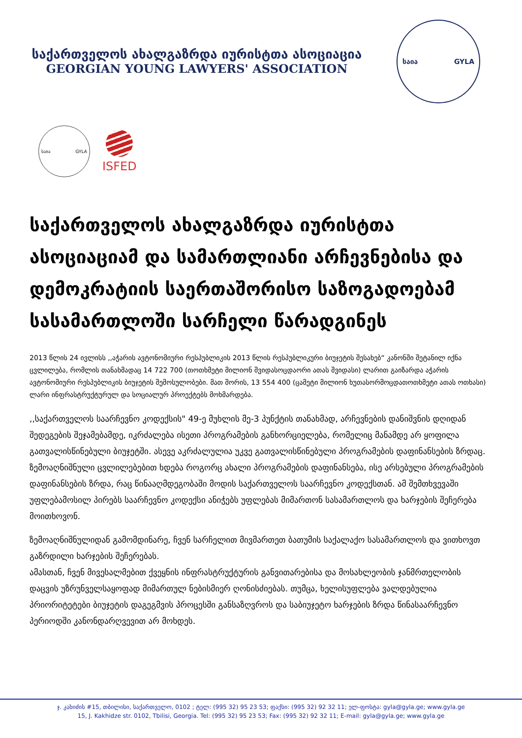საქართველოს ახალგაზრდა იურისტთა ასოციაცია
GEORGIAN YOUNG LAWYERS' ASSOCIATION
საია GYLA
საია GYLA
ISFED
საქართველოს ახალგაზრდა იურისტთა ასოციაციამ და სამართლიანი არჩევნებისა და დემოკრატიის საერთაშორისო საზოგადოებამ სასამართლოში სარჩელი წარადგინეს
2013 წლის 24 ივლისს ,,აჭარის ავტონომიური რესპუბლიკის 2013 წლის რესპუბლიკური ბიუჯეტის შესახებ“ კანონში შეტანილ იქნა ცვლილება, რომლის თანახმადაც 14 722 700 (თოთხმეტი მილიონ შვიდასოცდაორი ათას შვიდასი) ლარით გაიზარდა აჭარის ავტონომიური რესპუბლიკის ბიუჯეტის შემოსულობები. მათ შორის, 13 554 400 (ცამეტი მილიონ ხუთასორმოცდათოთხმეტი ათას ოთხასი) ლარი ინფრასტრუქტურულ და სოციალურ პროექტებს მოხმარდება.
,,საქართველოს საარჩევნო კოდექსის" 49-ე მუხლის მე-3 პუნქტის თანახმად, არჩევნების დანიშვნის დღიდან შედეგების შეჯამებამდე, იკრძალება ისეთი პროგრამების განხორციელება, რომელიც მანამდე არ ყოფილა გათვალისწინებული ბიუჯეტში. ასევე აკრძალულია უკვე გათვალისწინებული პროგრამების დაფინანსების ზრდაც. ზემოაღნიშნული ცვლილებებით ხდება როგორც ახალი პროგრამების დაფინანსება, ისე არსებული პროგრამების დაფინანსების ზრდა, რაც წინააღმდეგობაში მოდის საქართველოს საარჩევნო კოდექსთან. ამ შემთხვევაში უფლებამოსილ პირებს საარჩევნო კოდექსი ანიჭებს უფლებას მიმართონ სასამართლოს და ხარჯების შეჩერება მოითხოვონ.
ზემოაღნიშნულიდან გამომდინარე, ჩვენ სარჩელით მივმართეთ ბათუმის საქალაქო სასამართლოს და ვითხოვთ გაზრდილი ხარჯების შეჩერებას.
ამასთან, ჩვენ მივესალმებით ქვეყნის ინფრასტრუქტურის განვითარებისა და მოსახლეობის ჯანმრთელობის დაცვის უზრუნველსაყოფად მიმართულ ნებისმიერ ღონისძიებას. თუმცა, ხელისუფლება ვალდებულია პრიორიტეტები ბიუჯეტის დაგეგმვის პროცესში განსაზღვროს და საბიუჯეტო ხარჯების ზრდა წინასაარჩევნო პერიოდში კანონდარღვევით არ მოხდეს.
ჯ. კახიძის #15, თბილისი, საქართველო, 0102 ; ტელ: (995 32) 95 23 53; ფაქსი: (995 32) 92 32 11; ელ-ფოსტა: gyla@gyla.ge; www.gyla.ge
15, J. Kakhidze str. 0102, Tbilisi, Georgia. Tel: (995 32) 95 23 53; Fax: (995 32) 92 32 11; E-mail: gyla@gyla.ge; www.gyla.ge